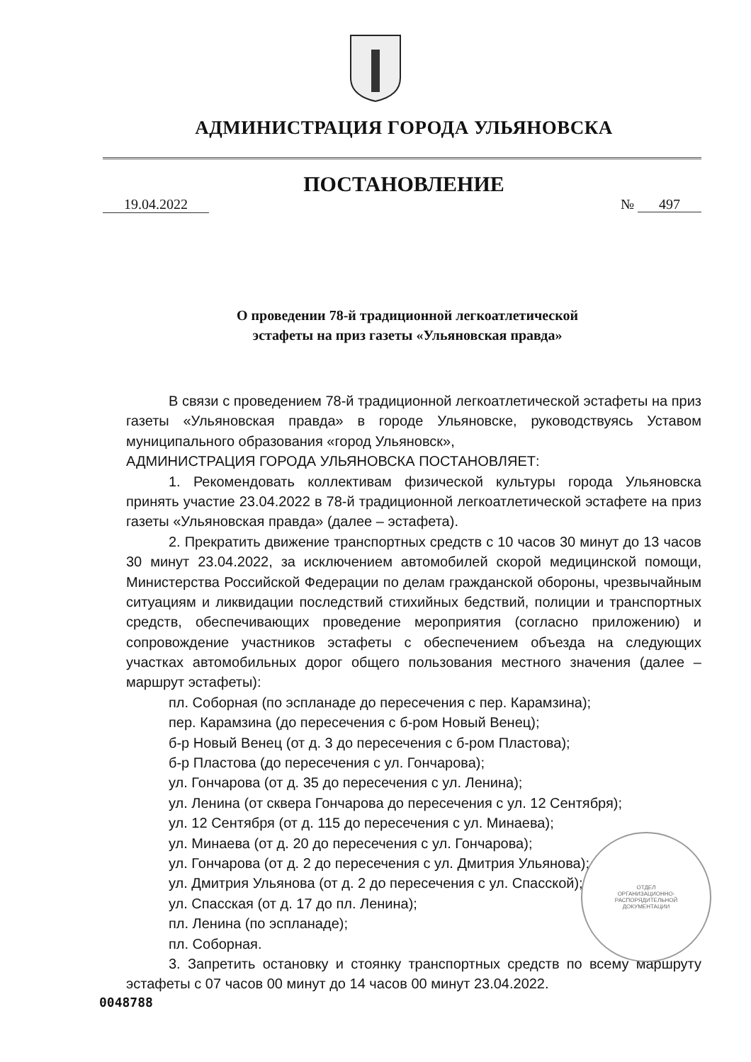АДМИНИСТРАЦИЯ ГОРОДА УЛЬЯНОВСКА
ПОСТАНОВЛЕНИЕ
19.04.2022 № 497
О проведении 78-й традиционной легкоатлетической
эстафеты на приз газеты «Ульяновская правда»
В связи с проведением 78-й традиционной легкоатлетической эстафеты на приз газеты «Ульяновская правда» в городе Ульяновске, руководствуясь Уставом муниципального образования «город Ульяновск»,
АДМИНИСТРАЦИЯ ГОРОДА УЛЬЯНОВСКА ПОСТАНОВЛЯЕТ:
1. Рекомендовать коллективам физической культуры города Ульяновска принять участие 23.04.2022 в 78-й традиционной легкоатлетической эстафете на приз газеты «Ульяновская правда» (далее – эстафета).
2. Прекратить движение транспортных средств с 10 часов 30 минут до 13 часов 30 минут 23.04.2022, за исключением автомобилей скорой медицинской помощи, Министерства Российской Федерации по делам гражданской обороны, чрезвычайным ситуациям и ликвидации последствий стихийных бедствий, полиции и транспортных средств, обеспечивающих проведение мероприятия (согласно приложению) и сопровождение участников эстафеты с обеспечением объезда на следующих участках автомобильных дорог общего пользования местного значения (далее – маршрут эстафеты):
пл. Соборная (по эспланаде до пересечения с пер. Карамзина);
пер. Карамзина (до пересечения с б-ром Новый Венец);
б-р Новый Венец (от д. 3 до пересечения с б-ром Пластова);
б-р Пластова (до пересечения с ул. Гончарова);
ул. Гончарова (от д. 35 до пересечения с ул. Ленина);
ул. Ленина (от сквера Гончарова до пересечения с ул. 12 Сентября);
ул. 12 Сентября (от д. 115 до пересечения с ул. Минаева);
ул. Минаева (от д. 20 до пересечения с ул. Гончарова);
ул. Гончарова (от д. 2 до пересечения с ул. Дмитрия Ульянова);
ул. Дмитрия Ульянова (от д. 2 до пересечения с ул. Спасской);
ул. Спасская (от д. 17 до пл. Ленина);
пл. Ленина (по эспланаде);
пл. Соборная.
3. Запретить остановку и стоянку транспортных средств по всему маршруту эстафеты с 07 часов 00 минут до 14 часов 00 минут 23.04.2022.
ОТДЕЛ
ОРГАНИЗАЦИОННО-
РАСПОРЯДИТЕЛЬНОЙ
ДОКУМЕНТАЦИИ
0048788